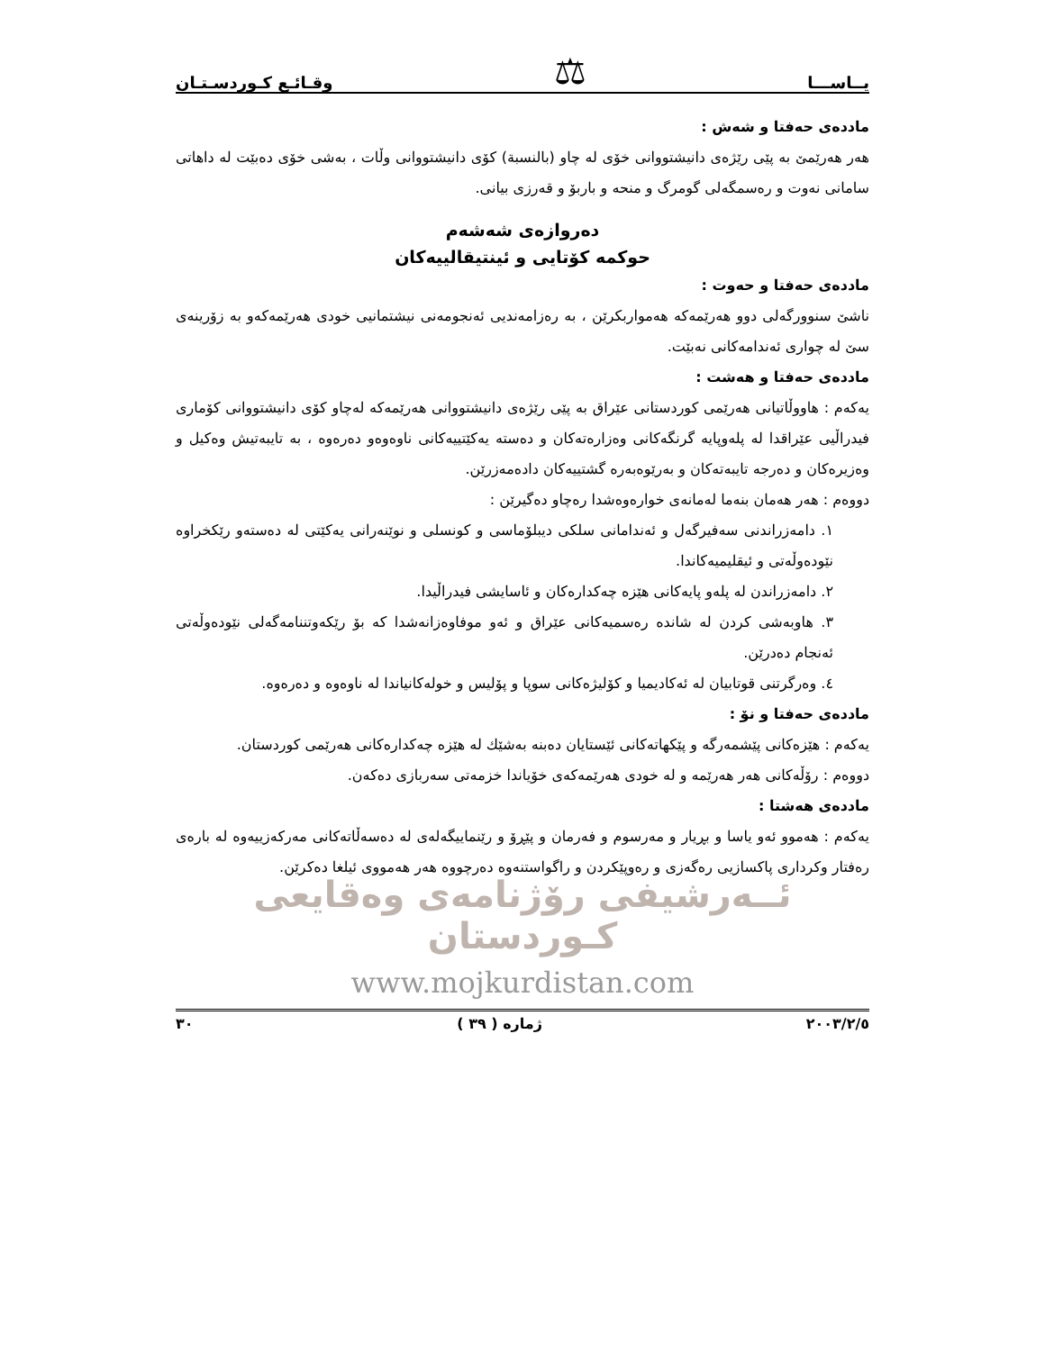یــاســـا ⚖ وقـائـع كـوردسـتـان
ماددەی حەفتا و شەش :
هەر هەرێمێ بە پێی رێژەی دانیشتووانی خۆی لە چاو (بالنسبة) كۆی دانیشتووانی وڵات ، بەشی خۆی دەبێت لە داهاتی سامانی نەوت و رەسمگەلی گومرگ و منحە و باربۆ و قەرزی بیانی.
دەروازەی شەشەم
حوكمە كۆتایی و ئینتیقالییەكان
ماددەی حەفتا و حەوت :
ناشێ سنوورگەلی دوو هەرێمەكە هەمواربكرێن ، بە رەزامەندیی ئەنجومەنی نیشتمانیی خودی هەرێمەكەو بە زۆرینەی سێ لە چواری ئەندامەكانی نەبێت.
ماددەی حەفتا و هەشت :
یەكەم : هاووڵاتیانی هەرێمی كوردستانی عێراق بە پێی رێژەی دانیشتووانی هەرێمەكە لەچاو كۆی دانیشتووانی كۆماری فیدراڵیی عێراقدا لە پلەوپایە گرنگەكانی وەزارەتەكان و دەستە یەكێتییەكانی ناوەوەو دەرەوە ، بە تایبەتیش وەكیل و وەزیرەكان و دەرجە تایبەتەكان و بەرێوەبەرە گشتییەكان دادەمەزرێن.
دووەم : هەر هەمان بنەما لەمانەی خوارەوەشدا رەچاو دەگیرێن :
١. دامەزراندنی سەفیرگەل و ئەندامانی سلكی دیبلۆماسی و كونسلی و نوێنەرانی یەكێتی لە دەستەو رێكخراوە نێودەوڵەتی و ئیقلیمیەكاندا.
٢. دامەزراندن لە پلەو پایەكانی هێزە چەكدارەكان و ئاسایشی فیدراڵیدا.
٣. هاوبەشی كردن لە شاندە رەسمیەكانی عێراق و ئەو موفاوەزانەشدا كە بۆ رێكەوتننامەگەلی نێودەوڵەتی ئەنجام دەدرێن.
٤. وەرگرتنی قوتابیان لە ئەكادیمیا و كۆلیژەكانی سوپا و پۆلیس و خولەكانیاندا لە ناوەوە و دەرەوە.
ماددەی حەفتا و نۆ :
یەكەم : هێزەكانی پێشمەرگە و پێكهاتەكانی ئێستایان دەبنە بەشێك لە هێزە چەكدارەكانی هەرێمی كوردستان.
دووەم : رۆڵەكانی هەر هەرێمە و لە خودی هەرێمەكەی خۆیاندا خزمەتی سەربازی دەكەن.
ماددەی هەشتا :
یەكەم : هەموو ئەو یاسا و بڕیار و مەرسوم و فەرمان و پێڕۆ و رێنماییگەلەی لە دەسەڵاتەكانی مەركەزییەوە لە بارەی رەفتار وكرداری پاكسازیی رەگەزی و رەوپێكردن و راگواستنەوە دەرچووە هەر هەمووی ئیلغا دەكرێن.
ئــەرشیفی رۆژنامەی وەقایعی كـوردستان
www.mojkurdistan.com
٢٠٠٣/٢/٥ ژمارە ( ٣٩ ) ٣٠